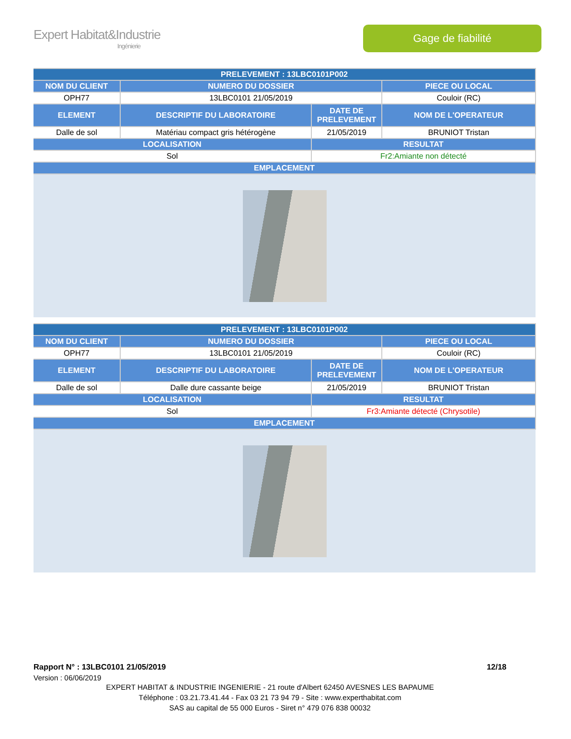Expert Habitat&Industrie
Ingénierie
Gage de fiabilité
| PRELEVEMENT : 13LBC0101P002 | | | |
| --- | --- | --- | --- |
| NOM DU CLIENT | NUMERO DU DOSSIER | | PIECE OU LOCAL |
| OPH77 | 13LBC0101 21/05/2019 | | Couloir (RC) |
| ELEMENT | DESCRIPTIF DU LABORATOIRE | DATE DE PRELEVEMENT | NOM DE L'OPERATEUR |
| Dalle de sol | Matériau compact gris hétérogène | 21/05/2019 | BRUNIOT Tristan |
| LOCALISATION | | RESULTAT | |
| Sol | | Fr2:Amiante non détecté | |
| EMPLACEMENT | | | |
| PRELEVEMENT : 13LBC0101P002 | | | |
| --- | --- | --- | --- |
| NOM DU CLIENT | NUMERO DU DOSSIER | | PIECE OU LOCAL |
| OPH77 | 13LBC0101 21/05/2019 | | Couloir (RC) |
| ELEMENT | DESCRIPTIF DU LABORATOIRE | DATE DE PRELEVEMENT | NOM DE L'OPERATEUR |
| Dalle de sol | Dalle dure cassante beige | 21/05/2019 | BRUNIOT Tristan |
| LOCALISATION | | RESULTAT | |
| Sol | | Fr3:Amiante détecté (Chrysotile) | |
| EMPLACEMENT | | | |
Rapport N° : 13LBC0101 21/05/2019 12/18
Version : 06/06/2019
EXPERT HABITAT & INDUSTRIE INGENIERIE - 21 route d'Albert 62450 AVESNES LES BAPAUME
Téléphone : 03.21.73.41.44 - Fax 03 21 73 94 79 - Site : www.experthabitat.com
SAS au capital de 55 000 Euros - Siret n° 479 076 838 00032